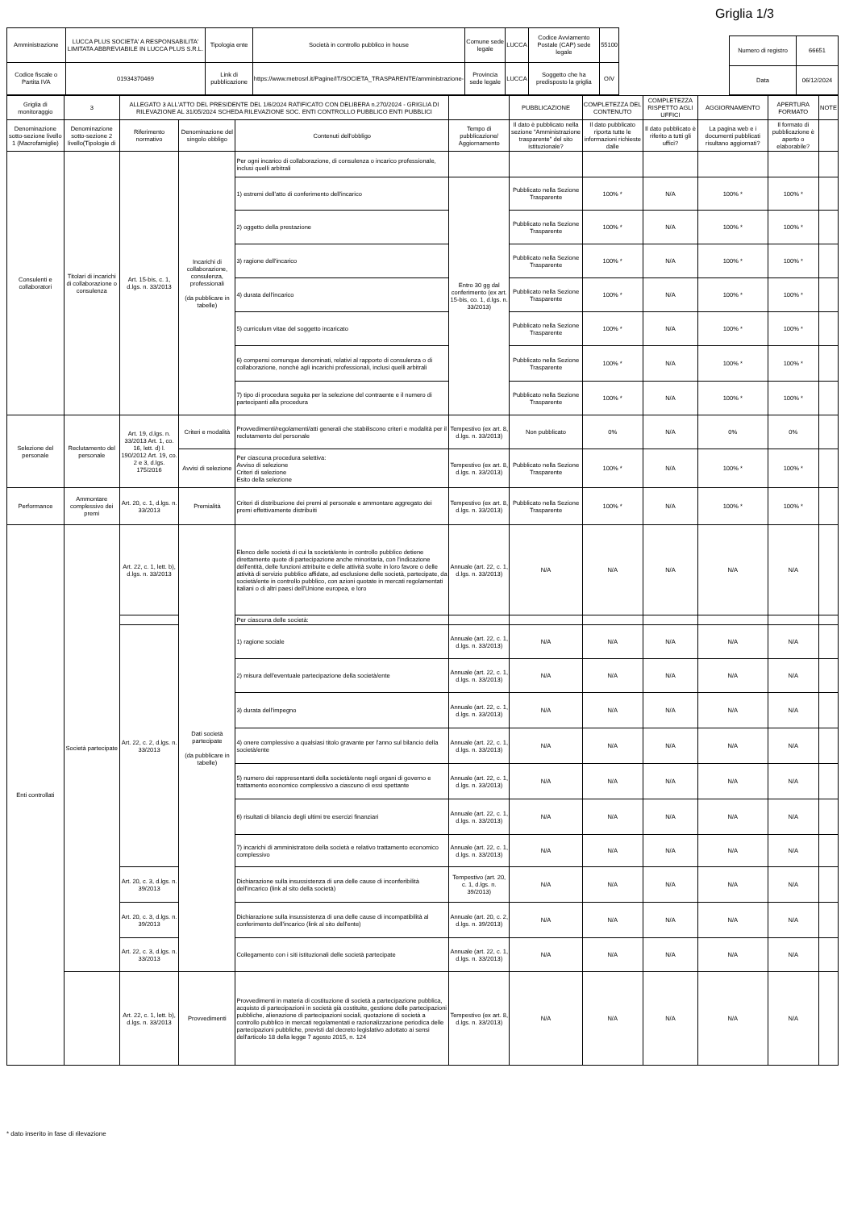Griglia 1/3
| Amministrazione | LUCCA PLUS SOCIETA' A RESPONSABILITA' LIMITATA ABBREVIABILE IN LUCCA PLUS S.R.L. | Tipologia ente | Società in controllo pubblico in house | Comune sede legale | LUCCA | Codice Avviamento Postale (CAP) sede legale | 55100 |
| Codice fiscale o Partita IVA | 01934370469 | Link di pubblicazione | https://www.metrosrl.it/Pagine/IT/SOCIETA_TRASPARENTE/amministrazione- | Provincia sede legale | LUCCA | Soggetto che ha predisposto la griglia | OIV |
| Numero di registro | 66651 |
| Data | 06/12/2024 |
| Griglia di monitoraggio | 3 | ALLEGATO 3 ALL'ATTO DEL PRESIDENTE DEL 1/6/2024 RATIFICATO CON DELIBERA n.270/2024 - GRIGLIA DI RILEVAZIONE AL 31/05/2024 SCHEDA RILEVAZIONE SOC. ENTI CONTROLLO PUBBLICO ENTI PUBBLICI | | | | PUBBLICAZIONE | COMPLETEZZA DEL CONTENUTO | COMPLETEZZA RISPETTO AGLI UFFICI | AGGIORNAMENTO | APERTURA FORMATO | NOTE |
| Denominazione sotto-sezione livello 1 (Macrofamiglie) | Denominazione sotto-sezione 2 livello(Tipologie di | Riferimento normativo | Denominazione del singolo obbligo | Contenuti dell'obbligo | Tempo di pubblicazione/ Aggiornamento | Il dato è pubblicato nella sezione "Amministrazione trasparente" del sito istituzionale? | Il dato pubblicato riporta tutte le informazioni richieste dalle | Il dato pubblicato è riferito a tutti gli uffici? | La pagina web e i documenti pubblicati risultano aggiornati? | Il formato di pubblicazione è aperto o elaborabile? | |
| Consulenti e collaboratori | Titolari di incarichi di collaborazione o consulenza | Art. 15-bis, c. 1, d.lgs. n. 33/2013 | Incarichi di collaborazione, consulenza, professionali (da pubblicare in tabelle) | Per ogni incarico di collaborazione, di consulenza o incarico professionale, inclusi quelli arbitrali | | | | | | | |
| | | | | 1) estremi dell'atto di conferimento dell'incarico | Entro 30 gg dal conferimento (ex art. 15-bis, co. 1, d.lgs. n. 33/2013) | Pubblicato nella Sezione Trasparente | 100% * | N/A | 100% * | 100% * | |
| | | | | 2) oggetto della prestazione | | Pubblicato nella Sezione Trasparente | 100% * | N/A | 100% * | 100% * | |
| | | | | 3) ragione dell'incarico | | Pubblicato nella Sezione Trasparente | 100% * | N/A | 100% * | 100% * | |
| | | | | 4) durata dell'incarico | | Pubblicato nella Sezione Trasparente | 100% * | N/A | 100% * | 100% * | |
| | | | | 5) curriculum vitae del soggetto incaricato | | Pubblicato nella Sezione Trasparente | 100% * | N/A | 100% * | 100% * | |
| | | | | 6) compensi comunque denominati, relativi al rapporto di consulenza o di collaborazione, nonché agli incarichi professionali, inclusi quelli arbitrali | | Pubblicato nella Sezione Trasparente | 100% * | N/A | 100% * | 100% * | |
| | | | | 7) tipo di procedura seguita per la selezione del contraente e il numero di partecipanti alla procedura | | Pubblicato nella Sezione Trasparente | 100% * | N/A | 100% * | 100% * | |
| Selezione del personale | Reclutamento del personale | Art. 19, d.lgs. n. 33/2013 Art. 1, co. 16, lett. d) l. 190/2012 Art. 19, co. 2 e 3, d.lgs. 175/2016 | Criteri e modalità | Provvedimenti/regolamenti/atti generali che stabiliscono criteri e modalità per il reclutamento del personale | Tempestivo (ex art. 8, d.lgs. n. 33/2013) | Non pubblicato | 0% | N/A | 0% | 0% | |
| | | | Avvisi di selezione | Per ciascuna procedura selettiva: Avviso di selezione Criteri di selezione Esito della selezione | Tempestivo (ex art. 8, d.lgs. n. 33/2013) | Pubblicato nella Sezione Trasparente | 100% * | N/A | 100% * | 100% * | |
| Performance | Ammontare complessivo dei premi | Art. 20, c. 1, d.lgs. n. 33/2013 | Premialità | Criteri di distribuzione dei premi al personale e ammontare aggregato dei premi effettivamente distribuiti | Tempestivo (ex art. 8, d.lgs. n. 33/2013) | Pubblicato nella Sezione Trasparente | 100% * | N/A | 100% * | 100% * | |
| Enti controllati | Società partecipate | Art. 22, c. 1, lett. b), d.lgs. n. 33/2013 | Dati società partecipate (da pubblicare in tabelle) | Elenco delle società di cui la società/ente in controllo pubblico detiene direttamente quote di partecipazione anche minoritaria, con l'indicazione dell'entità, delle funzioni attribuite e delle attività svolte in loro favore o delle attività di servizio pubblico affidate, ad esclusione delle società, partecipate, da società/ente in controllo pubblico, con azioni quotate in mercati regolamentati italiani o di altri paesi dell'Unione europea, e loro | Annuale (art. 22, c. 1, d.lgs. n. 33/2013) | N/A | N/A | N/A | N/A | N/A | |
| | | | | Per ciascuna delle società: | | | | | | | |
| | | Art. 22, c. 2, d.lgs. n. 33/2013 | | 1) ragione sociale | Annuale (art. 22, c. 1, d.lgs. n. 33/2013) | N/A | N/A | N/A | N/A | N/A | |
| | | | | 2) misura dell'eventuale partecipazione della società/ente | Annuale (art. 22, c. 1, d.lgs. n. 33/2013) | N/A | N/A | N/A | N/A | N/A | |
| | | | | 3) durata dell'impegno | Annuale (art. 22, c. 1, d.lgs. n. 33/2013) | N/A | N/A | N/A | N/A | N/A | |
| | | | | 4) onere complessivo a qualsiasi titolo gravante per l'anno sul bilancio della società/ente | Annuale (art. 22, c. 1, d.lgs. n. 33/2013) | N/A | N/A | N/A | N/A | N/A | |
| | | | | 5) numero dei rappresentanti della società/ente negli organi di governo e trattamento economico complessivo a ciascuno di essi spettante | Annuale (art. 22, c. 1, d.lgs. n. 33/2013) | N/A | N/A | N/A | N/A | N/A | |
| | | | | 6) risultati di bilancio degli ultimi tre esercizi finanziari | Annuale (art. 22, c. 1, d.lgs. n. 33/2013) | N/A | N/A | N/A | N/A | N/A | |
| | | | | 7) incarichi di amministratore della società e relativo trattamento economico complessivo | Annuale (art. 22, c. 1, d.lgs. n. 33/2013) | N/A | N/A | N/A | N/A | N/A | |
| | | Art. 20, c. 3, d.lgs. n. 39/2013 | | Dichiarazione sulla insussistenza di una delle cause di inconferibilità dell'incarico (link al sito della società) | Tempestivo (art. 20, c. 1, d.lgs. n. 39/2013) | N/A | N/A | N/A | N/A | N/A | |
| | | Art. 20, c. 3, d.lgs. n. 39/2013 | | Dichiarazione sulla insussistenza di una delle cause di incompatibilità al conferimento dell'incarico (link al sito dell'ente) | Annuale (art. 20, c. 2, d.lgs. n. 39/2013) | N/A | N/A | N/A | N/A | N/A | |
| | | Art. 22, c. 3, d.lgs. n. 33/2013 | | Collegamento con i siti istituzionali delle società partecipate | Annuale (art. 22, c. 1, d.lgs. n. 33/2013) | N/A | N/A | N/A | N/A | N/A | |
| | | Art. 22, c. 1, lett. b), d.lgs. n. 33/2013 | Provvedimenti | Provvedimenti in materia di costituzione di società a partecipazione pubblica, acquisto di partecipazioni in società già costituite, gestione delle partecipazioni pubbliche, alienazione di partecipazioni sociali, quotazione di società a controllo pubblico in mercati regolamentati e razionalizzazione periodica delle partecipazioni pubbliche, previsti dal decreto legislativo adottato ai sensi dell'articolo 18 della legge 7 agosto 2015, n. 124 | Tempestivo (ex art. 8, d.lgs. n. 33/2013) | N/A | N/A | N/A | N/A | N/A | |
* dato inserito in fase di rilevazione